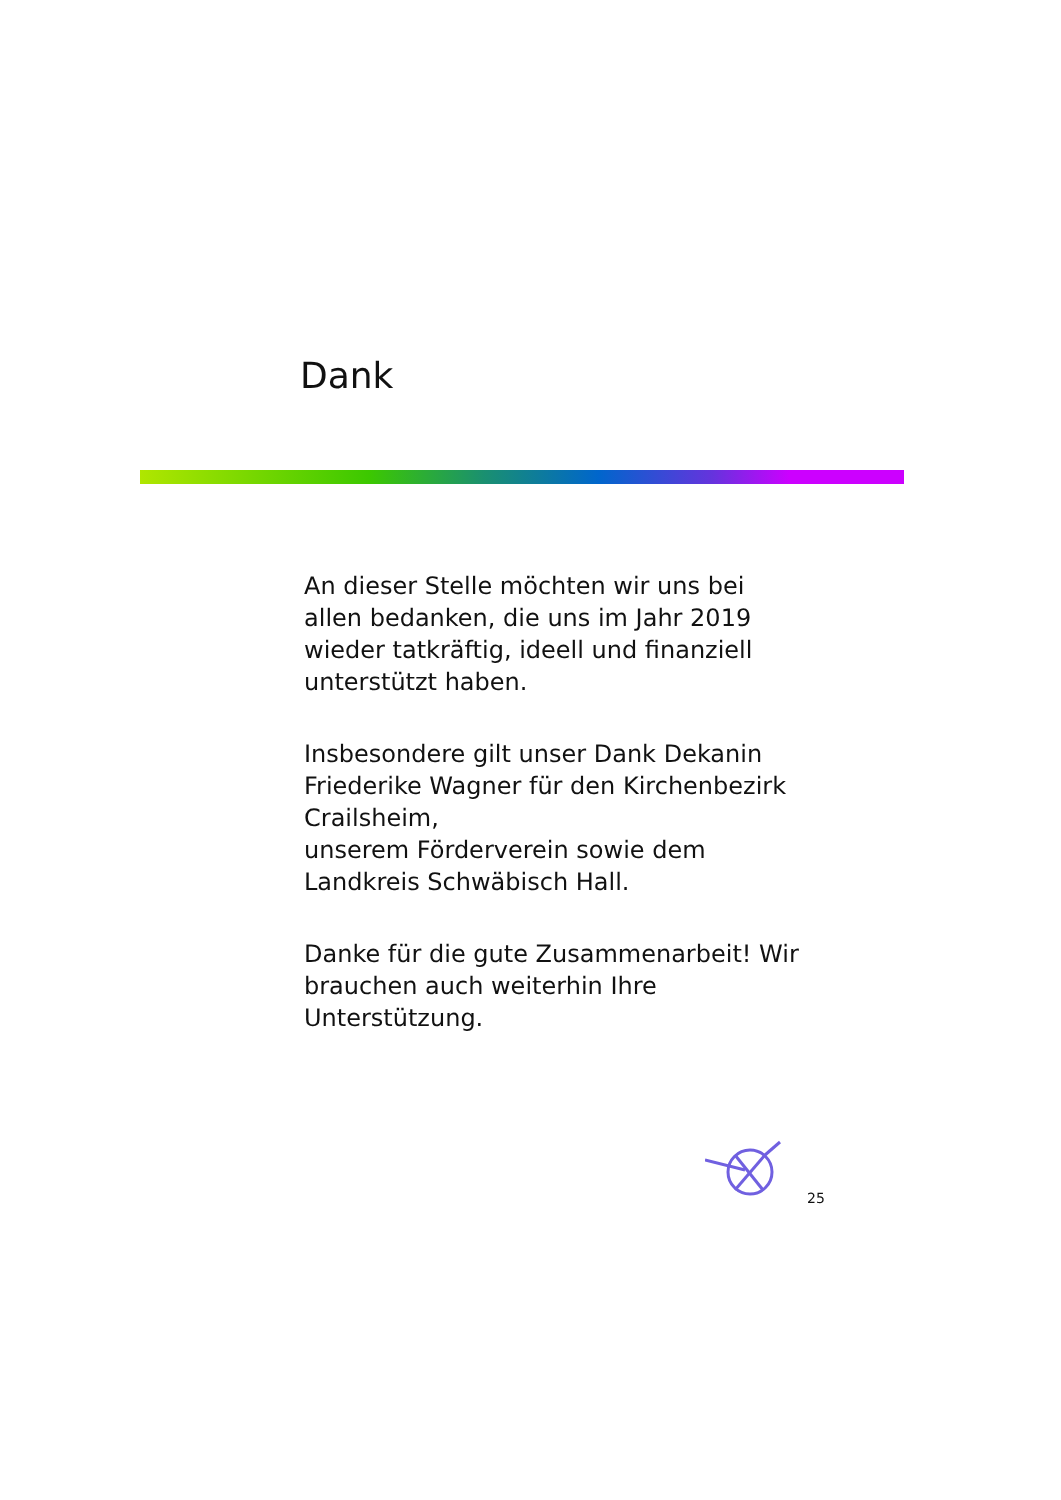Dank
An dieser Stelle möchten wir uns bei allen bedanken, die uns im Jahr 2019 wieder tatkräftig, ideell und finanziell unterstützt haben.
Insbesondere gilt unser Dank Dekanin Friederike Wagner für den Kirchenbezirk Crailsheim,
unserem Förderverein sowie dem Landkreis Schwäbisch Hall.
Danke für die gute Zusammenarbeit! Wir brauchen auch weiterhin Ihre Unterstützung.
25